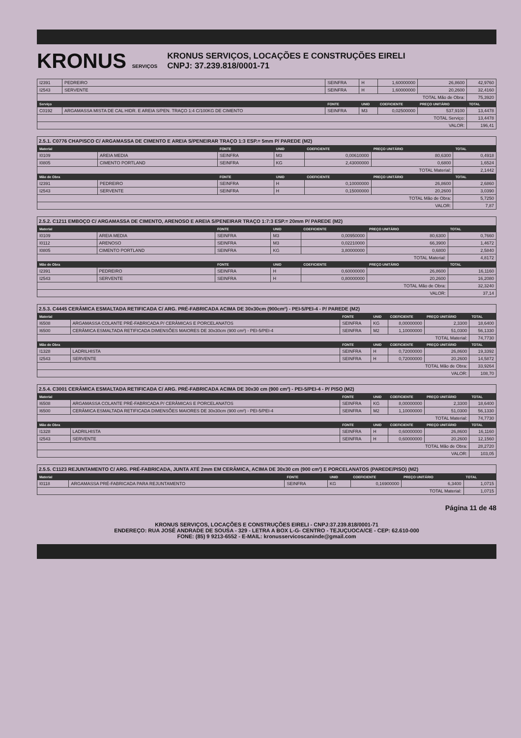KRONUS SERVIÇOS
KRONUS SERVIÇOS, LOCAÇÕES E CONSTRUÇÕES EIRELI
CNPJ: 37.239.818/0001-71
| I2391 | PEDREIRO | SEINFRA | H | 1,60000000 | 26,8600 | 42,9760 |
| I2543 | SERVENTE | SEINFRA | H | 1,60000000 | 20,2600 | 32,4160 |
| TOTAL Mão de Obra: | | | | | | 75,3920 |
| Serviço | | FONTE | UNID | COEFICIENTE | PREÇO UNITÁRIO | TOTAL |
| C0192 | ARGAMASSA MISTA DE CAL HIDR. E AREIA S/PEN. TRAÇO 1:4 C/100KG DE CIMENTO | SEINFRA | M3 | 0,02500000 | 537,9100 | 13,4478 |
| TOTAL Serviço: | | | | | | 13,4478 |
| VALOR: | | | | | | 196,41 |
2.5.1. C0776 CHAPISCO C/ ARGAMASSA DE CIMENTO E AREIA S/PENEIRAR TRAÇO 1:3 ESP.= 5mm P/ PAREDE (M2)
| Material | | FONTE | UNID | COEFICIENTE | PREÇO UNITÁRIO | TOTAL |
| --- | --- | --- | --- | --- | --- | --- |
| I0109 | AREIA MEDIA | SEINFRA | M3 | 0,00610000 | 80,6300 | 0,4918 |
| I0805 | CIMENTO PORTLAND | SEINFRA | KG | 2,43000000 | 0,6800 | 1,6524 |
| TOTAL Material: | | | | | | 2,1442 |
| Mão de Obra | | FONTE | UNID | COEFICIENTE | PREÇO UNITÁRIO | TOTAL |
| I2391 | PEDREIRO | SEINFRA | H | 0,10000000 | 26,8600 | 2,6860 |
| I2543 | SERVENTE | SEINFRA | H | 0,15000000 | 20,2600 | 3,0390 |
| TOTAL Mão de Obra: | | | | | | 5,7250 |
| VALOR: | | | | | | 7,87 |
2.5.2. C1211 EMBOÇO C/ ARGAMASSA DE CIMENTO, ARENOSO E AREIA S/PENEIRAR TRAÇO 1:7:3 ESP.= 20mm P/ PAREDE (M2)
| Material | | FONTE | UNID | COEFICIENTE | PREÇO UNITÁRIO | TOTAL |
| --- | --- | --- | --- | --- | --- | --- |
| I0109 | AREIA MEDIA | SEINFRA | M3 | 0,00950000 | 80,6300 | 0,7660 |
| I0112 | ARENOSO | SEINFRA | M3 | 0,02210000 | 66,3900 | 1,4672 |
| I0805 | CIMENTO PORTLAND | SEINFRA | KG | 3,80000000 | 0,6800 | 2,5840 |
| TOTAL Material: | | | | | | 4,8172 |
| Mão de Obra | | FONTE | UNID | COEFICIENTE | PREÇO UNITÁRIO | TOTAL |
| I2391 | PEDREIRO | SEINFRA | H | 0,60000000 | 26,8600 | 16,1160 |
| I2543 | SERVENTE | SEINFRA | H | 0,80000000 | 20,2600 | 16,2080 |
| TOTAL Mão de Obra: | | | | | | 32,3240 |
| VALOR: | | | | | | 37,14 |
2.5.3. C4445 CERÂMICA ESMALTADA RETIFICADA C/ ARG. PRÉ-FABRICADA ACIMA DE 30x30cm (900cm²) - PEI-5/PEI-4 - P/ PAREDE (M2)
| Material | | FONTE | UNID | COEFICIENTE | PREÇO UNITÁRIO | TOTAL |
| --- | --- | --- | --- | --- | --- | --- |
| I6508 | ARGAMASSA COLANTE PRÉ-FABRICADA P/ CERÂMICAS E PORCELANATOS | SEINFRA | KG | 8,00000000 | 2,3300 | 18,6400 |
| I6500 | CERÂMICA ESMALTADA RETIFICADA DIMENSÕES MAIORES DE 30x30cm (900 cm²) - PEI-5/PEI-4 | SEINFRA | M2 | 1,10000000 | 51,0300 | 56,1330 |
| TOTAL Material: | | | | | | 74,7730 |
| Mão de Obra | | FONTE | UNID | COEFICIENTE | PREÇO UNITÁRIO | TOTAL |
| I1328 | LADRILHISTA | SEINFRA | H | 0,72000000 | 26,8600 | 19,3392 |
| I2543 | SERVENTE | SEINFRA | H | 0,72000000 | 20,2600 | 14,5872 |
| TOTAL Mão de Obra: | | | | | | 33,9264 |
| VALOR: | | | | | | 108,70 |
2.5.4. C3001 CERÂMICA ESMALTADA RETIFICADA C/ ARG. PRÉ-FABRICADA ACIMA DE 30x30 cm (900 cm²) - PEI-5/PEI-4 - P/ PISO (M2)
| Material | | FONTE | UNID | COEFICIENTE | PREÇO UNITÁRIO | TOTAL |
| --- | --- | --- | --- | --- | --- | --- |
| I6508 | ARGAMASSA COLANTE PRÉ-FABRICADA P/ CERÂMICAS E PORCELANATOS | SEINFRA | KG | 8,00000000 | 2,3300 | 18,6400 |
| I6500 | CERÂMICA ESMALTADA RETIFICADA DIMENSÕES MAIORES DE 30x30cm (900 cm²) - PEI-5/PEI-4 | SEINFRA | M2 | 1,10000000 | 51,0300 | 56,1330 |
| TOTAL Material: | | | | | | 74,7730 |
| Mão de Obra | | FONTE | UNID | COEFICIENTE | PREÇO UNITÁRIO | TOTAL |
| I1328 | LADRILHISTA | SEINFRA | H | 0,60000000 | 26,8600 | 16,1160 |
| I2543 | SERVENTE | SEINFRA | H | 0,60000000 | 20,2600 | 12,1560 |
| TOTAL Mão de Obra: | | | | | | 28,2720 |
| VALOR: | | | | | | 103,05 |
2.5.5. C1123 REJUNTAMENTO C/ ARG. PRÉ-FABRICADA, JUNTA ATÉ 2mm EM CERÂMICA, ACIMA DE 30x30 cm (900 cm²) E PORCELANATOS (PAREDE/PISO) (M2)
| Material | | FONTE | UNID | COEFICIENTE | PREÇO UNITÁRIO | TOTAL |
| --- | --- | --- | --- | --- | --- | --- |
| I0118 | ARGAMASSA PRÉ-FABRICADA PARA REJUNTAMENTO | SEINFRA | KG | 0,16900000 | 6,3400 | 1,0715 |
| TOTAL Material: | | | | | | 1,0715 |
Página 11 de 48
KRONUS SERVIÇOS, LOCAÇÕES E CONSTRUÇÕES EIRELI - CNPJ:37.239.818/0001-71
ENDEREÇO: RUA JOSÉ ANDRADE DE SOUSA - 329 - LETRA A BOX L-G- CENTRO - TEJUÇUOCA/CE - CEP: 62.610-000
FONE: (85) 9 9213-6552 - E-MAIL: kronusservicoscaninde@gmail.com